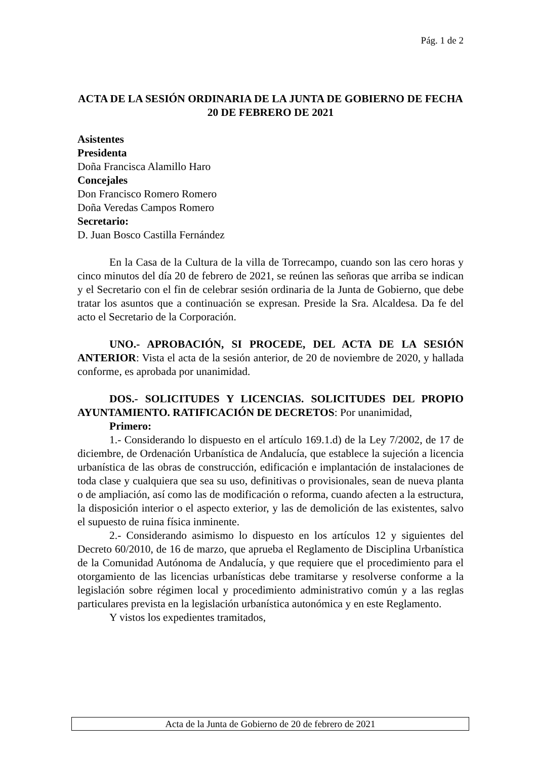Pág. 1 de 2
ACTA DE LA SESIÓN ORDINARIA DE LA JUNTA DE GOBIERNO DE FECHA 20 DE FEBRERO DE 2021
Asistentes
Presidenta
Doña Francisca Alamillo Haro
Concejales
Don Francisco Romero Romero
Doña Veredas Campos Romero
Secretario:
D. Juan Bosco Castilla Fernández
En la Casa de la Cultura de la villa de Torrecampo, cuando son las cero horas y cinco minutos del día 20 de febrero de 2021, se reúnen las señoras que arriba se indican y el Secretario con el fin de celebrar sesión ordinaria de la Junta de Gobierno, que debe tratar los asuntos que a continuación se expresan. Preside la Sra. Alcaldesa. Da fe del acto el Secretario de la Corporación.
UNO.- APROBACIÓN, SI PROCEDE, DEL ACTA DE LA SESIÓN ANTERIOR: Vista el acta de la sesión anterior, de 20 de noviembre de 2020, y hallada conforme, es aprobada por unanimidad.
DOS.- SOLICITUDES Y LICENCIAS. SOLICITUDES DEL PROPIO AYUNTAMIENTO. RATIFICACIÓN DE DECRETOS: Por unanimidad,
Primero:
1.- Considerando lo dispuesto en el artículo 169.1.d) de la Ley 7/2002, de 17 de diciembre, de Ordenación Urbanística de Andalucía, que establece la sujeción a licencia urbanística de las obras de construcción, edificación e implantación de instalaciones de toda clase y cualquiera que sea su uso, definitivas o provisionales, sean de nueva planta o de ampliación, así como las de modificación o reforma, cuando afecten a la estructura, la disposición interior o el aspecto exterior, y las de demolición de las existentes, salvo el supuesto de ruina física inminente.
2.- Considerando asimismo lo dispuesto en los artículos 12 y siguientes del Decreto 60/2010, de 16 de marzo, que aprueba el Reglamento de Disciplina Urbanística de la Comunidad Autónoma de Andalucía, y que requiere que el procedimiento para el otorgamiento de las licencias urbanísticas debe tramitarse y resolverse conforme a la legislación sobre régimen local y procedimiento administrativo común y a las reglas particulares prevista en la legislación urbanística autonómica y en este Reglamento.
Y vistos los expedientes tramitados,
Acta de la Junta de Gobierno de 20 de febrero de 2021